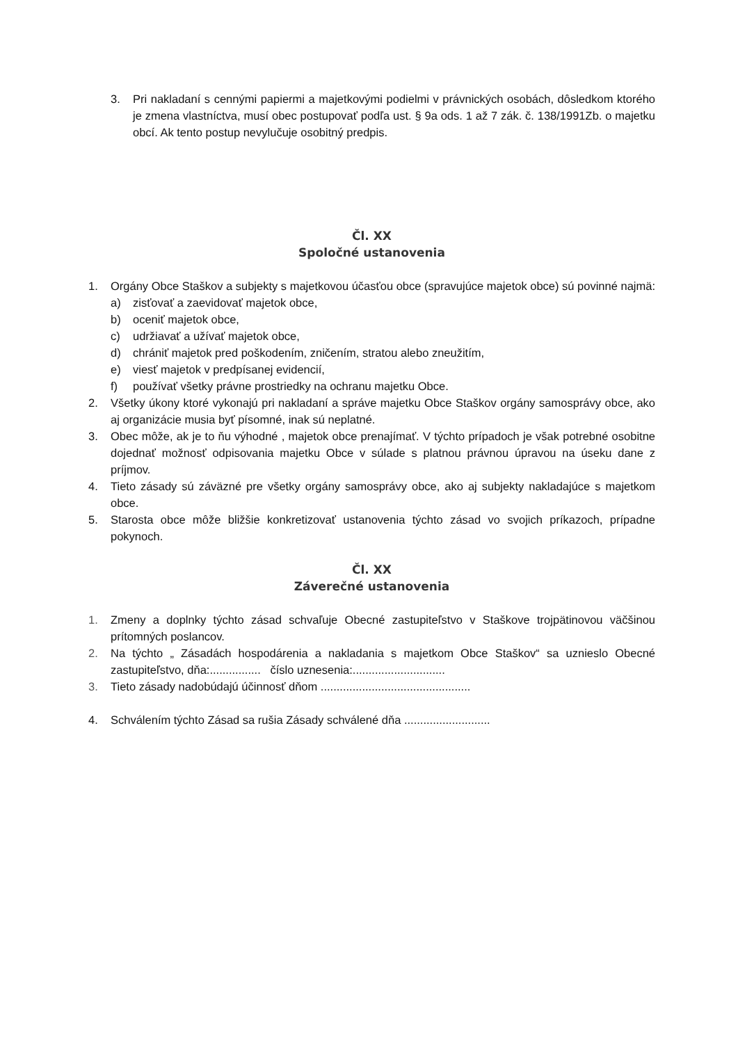3. Pri nakladaní s cennými papiermi a majetkovými podielmi v právnických osobách, dôsledkom ktorého je zmena vlastníctva, musí obec postupovať podľa ust. § 9a ods. 1 až 7 zák. č. 138/1991Zb. o majetku obcí. Ak tento postup nevylučuje osobitný predpis.
Čl. XX
Spoločné ustanovenia
1. Orgány Obce Staškov a subjekty s majetkovou účasťou obce (spravujúce majetok obce) sú povinné najmä:
a) zisťovať a zaevidovať majetok obce,
b) oceniť majetok obce,
c) udržiavať a užívať majetok obce,
d) chrániť majetok pred poškodením, zničením, stratou alebo zneužitím,
e) viesť majetok v predpísanej evidencií,
f) používať všetky právne prostriedky na ochranu majetku Obce.
2. Všetky úkony ktoré vykonajú pri nakladaní a správe majetku Obce Staškov orgány samosprávy obce, ako aj organizácie musia byť písomné, inak sú neplatné.
3. Obec môže, ak je to ňu výhodné , majetok obce prenajímať. V týchto prípadoch je však potrebné osobitne dojednať možnosť odpisovania majetku Obce v súlade s platnou právnou úpravou na úseku dane z príjmov.
4. Tieto zásady sú záväzné pre všetky orgány samosprávy obce, ako aj subjekty nakladajúce s majetkom obce.
5. Starosta obce môže bližšie konkretizovať ustanovenia týchto zásad vo svojich príkazoch, prípadne pokynoch.
Čl. XX
Záverečné ustanovenia
1. Zmeny a doplnky týchto zásad schvaľuje Obecné zastupiteľstvo v Staškove trojpätinovou väčšinou prítomných poslancov.
2. Na týchto „ Zásadách hospodárenia a nakladania s majetkom Obce Staškov“ sa uznieslo Obecné zastupiteľstvo, dňa:................ číslo uznesenia:.............................
3. Tieto zásady nadobúdajú účinnosť dňom ...............................................
4. Schválením týchto Zásad sa rušia Zásady schválené dňa ...........................